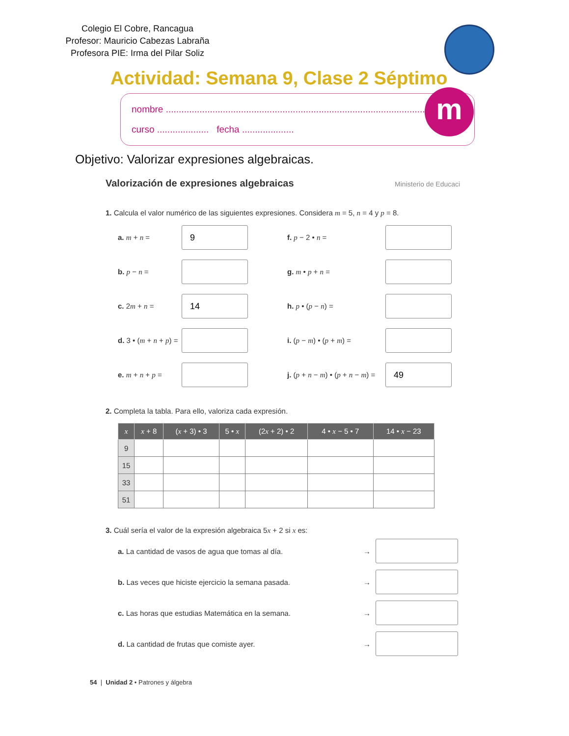Colegio El Cobre, Rancagua
Profesor: Mauricio Cabezas Labraña
Profesora PIE: Irma del Pilar Soliz
Actividad: Semana 9, Clase 2 Séptimo
nombre ..............................................................................................................
curso .................... fecha ....................
m
Objetivo: Valorizar expresiones algebraicas.
Valorización de expresiones algebraicas Ministerio de Educaci
1. Calcula el valor numérico de las siguientes expresiones. Considera m = 5, n = 4 y p = 8.
a. m + n =
9
f. p − 2 • n =
b. p − n =
g. m • p + n =
c. 2m + n =
14
h. p • (p − n) =
d. 3 • (m + n + p) =
i. (p − m) • (p + m) =
e. m + n + p =
j. (p + n − m) • (p + n − m) =
49
2. Completa la tabla. Para ello, valoriza cada expresión.
| x | x + 8 | ( x + 3) • 3 | 5 • x | (2 x + 2) • 2 | 4 • x − 5 • 7 | 14 • x − 23 |
| --- | --- | --- | --- | --- | --- | --- |
| 9 | | | | | | |
| 15 | | | | | | |
| 33 | | | | | | |
| 51 | | | | | | |
3. Cuál sería el valor de la expresión algebraica 5x + 2 si x es:
a. La cantidad de vasos de agua que tomas al día.
→
b. Las veces que hiciste ejercicio la semana pasada.
→
c. Las horas que estudias Matemática en la semana.
→
d. La cantidad de frutas que comiste ayer.
→
54 | Unidad 2 • Patrones y álgebra